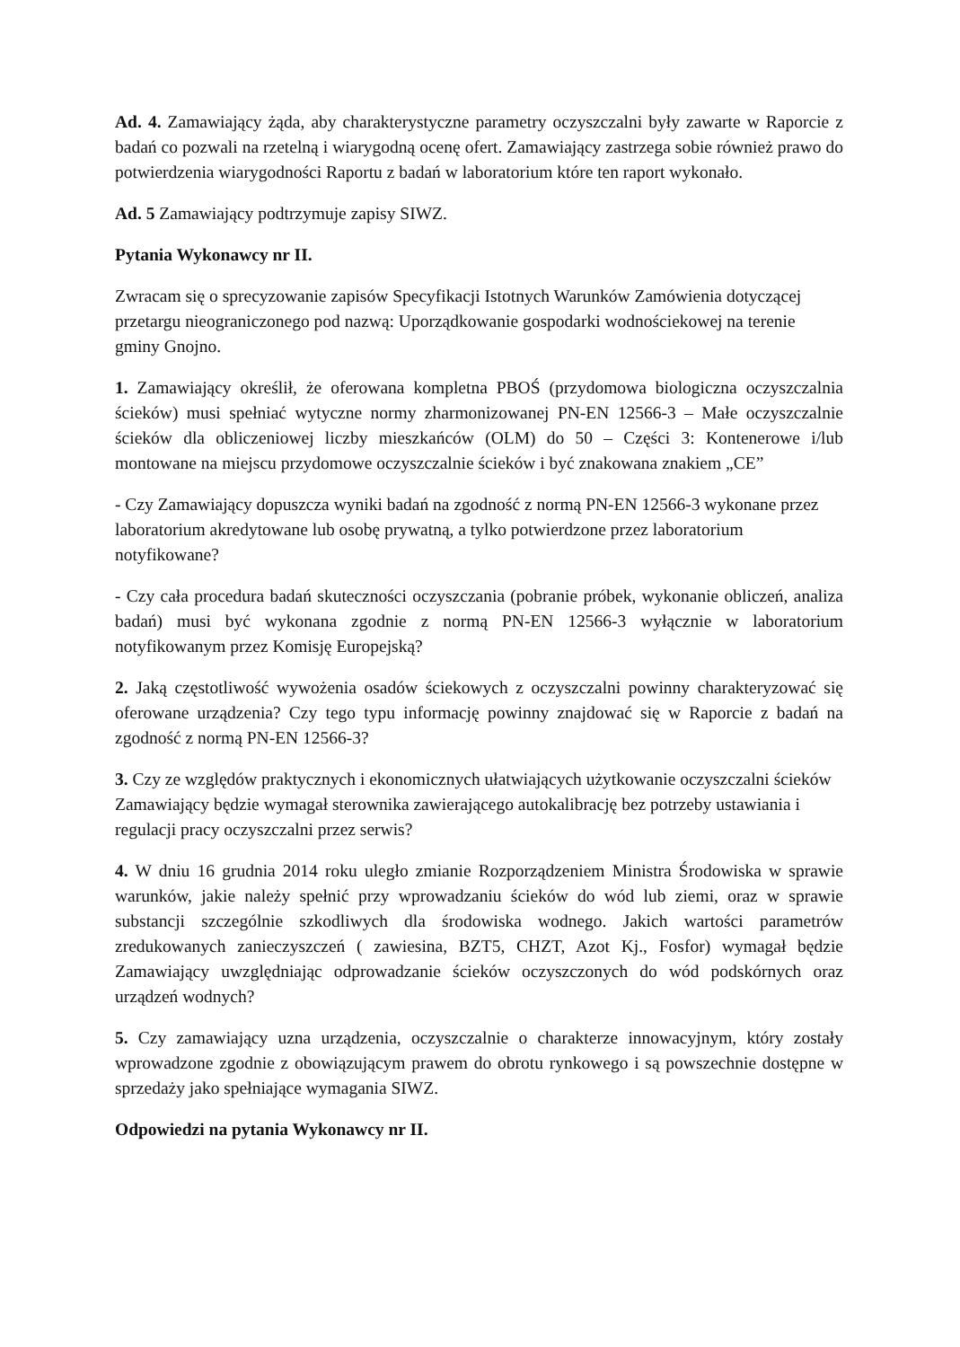Ad. 4. Zamawiający żąda, aby charakterystyczne parametry oczyszczalni były zawarte w Raporcie z badań co pozwali na rzetelną i wiarygodną ocenę ofert. Zamawiający zastrzega sobie również prawo do potwierdzenia wiarygodności Raportu z badań w laboratorium które ten raport wykonało.
Ad. 5 Zamawiający podtrzymuje zapisy SIWZ.
Pytania Wykonawcy nr II.
Zwracam się o sprecyzowanie zapisów Specyfikacji Istotnych Warunków Zamówienia dotyczącej przetargu nieograniczonego pod nazwą: Uporządkowanie gospodarki wodnościekowej na terenie gminy Gnojno.
1. Zamawiający określił, że oferowana kompletna PBOŚ (przydomowa biologiczna oczyszczalnia ścieków) musi spełniać wytyczne normy zharmonizowanej PN-EN 12566-3 – Małe oczyszczalnie ścieków dla obliczeniowej liczby mieszkańców (OLM) do 50 – Części 3: Kontenerowe i/lub montowane na miejscu przydomowe oczyszczalnie ścieków i być znakowana znakiem „CE”
- Czy Zamawiający dopuszcza wyniki badań na zgodność z normą PN-EN 12566-3 wykonane przez laboratorium akredytowane lub osobę prywatną, a tylko potwierdzone przez laboratorium notyfikowane?
- Czy cała procedura badań skuteczności oczyszczania (pobranie próbek, wykonanie obliczeń, analiza badań) musi być wykonana zgodnie z normą PN-EN 12566-3 wyłącznie w laboratorium notyfikowanym przez Komisję Europejską?
2. Jaką częstotliwość wywożenia osadów ściekowych z oczyszczalni powinny charakteryzować się oferowane urządzenia? Czy tego typu informację powinny znajdować się w Raporcie z badań na zgodność z normą PN-EN 12566-3?
3. Czy ze względów praktycznych i ekonomicznych ułatwiających użytkowanie oczyszczalni ścieków Zamawiający będzie wymagał sterownika zawierającego autokalibrację bez potrzeby ustawiania i regulacji pracy oczyszczalni przez serwis?
4. W dniu 16 grudnia 2014 roku uległo zmianie Rozporządzeniem Ministra Środowiska w sprawie warunków, jakie należy spełnić przy wprowadzaniu ścieków do wód lub ziemi, oraz w sprawie substancji szczególnie szkodliwych dla środowiska wodnego. Jakich wartości parametrów zredukowanych zanieczyszczeń ( zawiesina, BZT5, CHZT, Azot Kj., Fosfor) wymagał będzie Zamawiający uwzględniając odprowadzanie ścieków oczyszczonych do wód podskórnych oraz urządzeń wodnych?
5. Czy zamawiający uzna urządzenia, oczyszczalnie o charakterze innowacyjnym, który zostały wprowadzone zgodnie z obowiązującym prawem do obrotu rynkowego i są powszechnie dostępne w sprzedaży jako spełniające wymagania SIWZ.
Odpowiedzi na pytania Wykonawcy nr II.